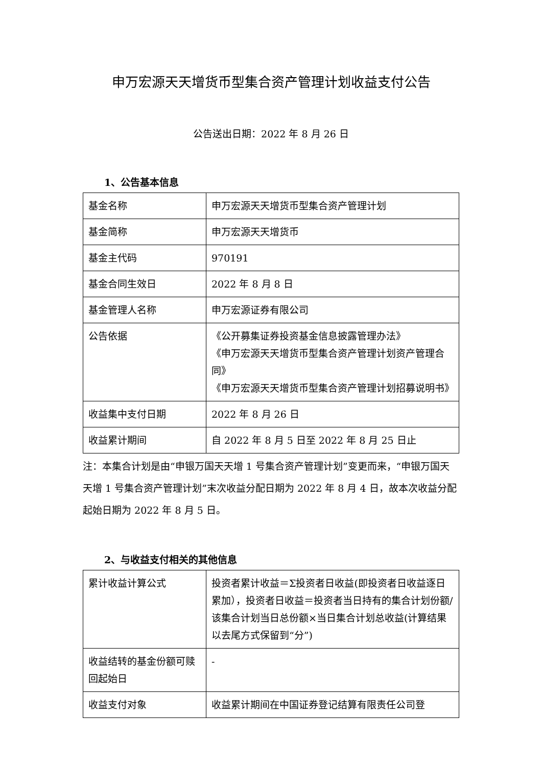申万宏源天天增货币型集合资产管理计划收益支付公告
公告送出日期：2022 年 8 月 26 日
1、公告基本信息
| 基金名称 | 申万宏源天天增货币型集合资产管理计划 |
| 基金简称 | 申万宏源天天增货币 |
| 基金主代码 | 970191 |
| 基金合同生效日 | 2022 年 8 月 8 日 |
| 基金管理人名称 | 申万宏源证券有限公司 |
| 公告依据 | 《公开募集证券投资基金信息披露管理办法》 《申万宏源天天增货币型集合资产管理计划资产管理合同》 《申万宏源天天增货币型集合资产管理计划招募说明书》 |
| 收益集中支付日期 | 2022 年 8 月 26 日 |
| 收益累计期间 | 自 2022 年 8 月 5 日至 2022 年 8 月 25 日止 |
注：本集合计划是由“申银万国天天增 1 号集合资产管理计划”变更而来，“申银万国天天增 1 号集合资产管理计划”末次收益分配日期为 2022 年 8 月 4 日，故本次收益分配起始日期为 2022 年 8 月 5 日。
2、与收益支付相关的其他信息
| 累计收益计算公式 | 投资者累计收益＝Σ投资者日收益(即投资者日收益逐日累加），投资者日收益＝投资者当日持有的集合计划份额/该集合计划当日总份额×当日集合计划总收益(计算结果以去尾方式保留到“分”) |
| 收益结转的基金份额可赎回起始日 | - |
| 收益支付对象 | 收益累计期间在中国证券登记结算有限责任公司登 |